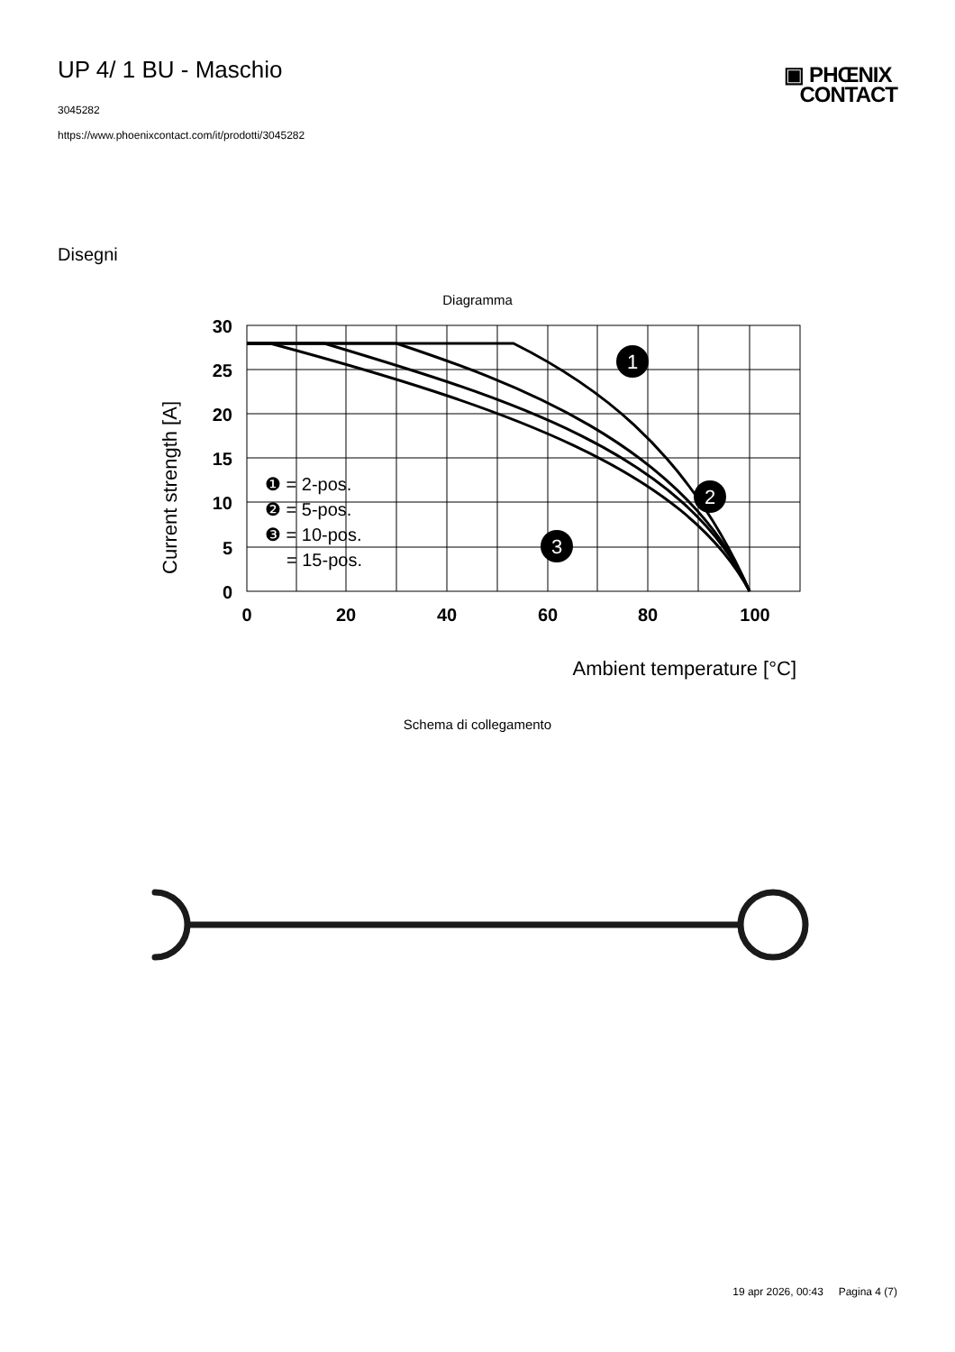UP 4/ 1 BU - Maschio
3045282
https://www.phoenixcontact.com/it/prodotti/3045282
▣ PHŒNIX
CONTACT
Disegni
Diagramma
30
25
20
15
10
5
0
0
20
40
60
80
100
Ambient temperature [°C]
Current strength [A]
❶ = 2-pos.
❷ = 5-pos.
❸ = 10-pos.
= 15-pos.
1
2
3
Schema di collegamento
19 apr 2026, 00:43 Pagina 4 (7)